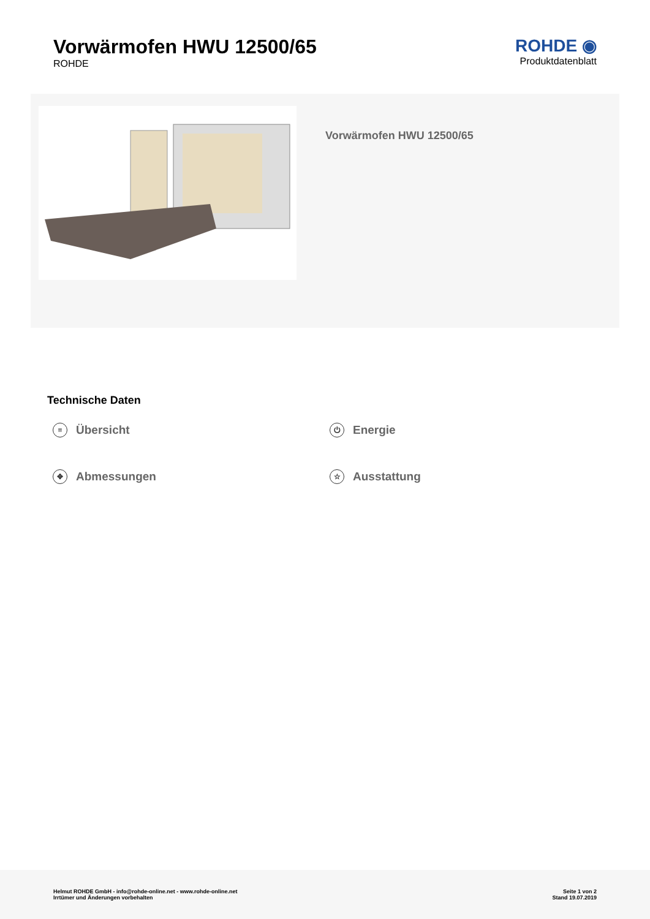Vorwärmofen HWU 12500/65
ROHDE
ROHDE ◉
Produktdatenblatt
Vorwärmofen HWU 12500/65
Technische Daten
≡ Übersicht
⏻ Energie
✥ Abmessungen
☆ Ausstattung
Helmut ROHDE GmbH - info@rohde-online.net - www.rohde-online.net
Irrtümer und Änderungen vorbehalten
Seite 1 von 2
Stand 19.07.2019